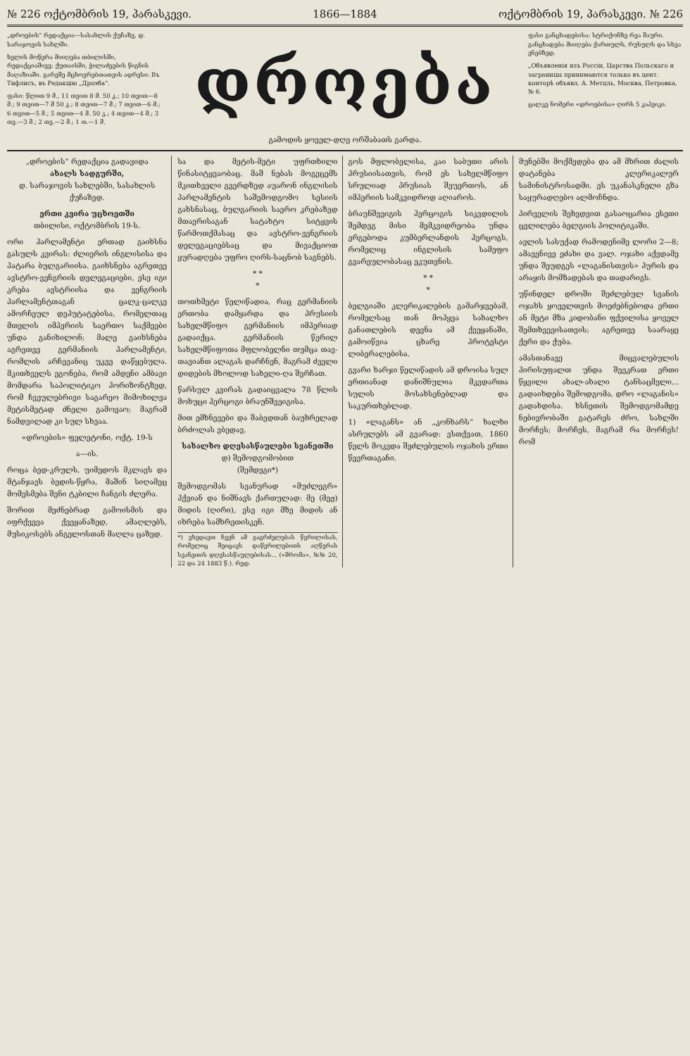№ 226 ოქტომბრის 19, პარასკევი. 1866—1884 ოქტომბრის 19, პარასკევი. № 226
„დროების“ რედაქცია—სასახლის ქუჩაზე, დ. სარაჯოვის სახლში.
ხელის მოწერა მიიღება თბილისში, რედაქციაშივე; ქუთაისში, ჭილაძეების წიგნის მაღაზიაში. გარეშე მცხოვრებთათვის ადრესი: Въ Тифлисъ, въ Редакцію „Дроэба“.
ფასი: წლით 9 მ., 11 თვით 8 მ. 50 კ.; 10 თვით—8 მ.; 9 თვით—7 მ 50 კ.; 8 თვით—7 მ.; 7 თვით—6 მ.; 6 თვით—5 მ.; 5 თვით—4 მ. 50 კ.; 4 თვით—4 მ.; 3 თვ.—3 მ.; 2 თვ.—2 მ.; 1 თ.—1 მ.
დროება
გამოდის ყოველ-დღე ორშაბათს გარდა.
ფასი განცხადებისა: სტრიქონზე რვა შაური. განცხადება მიიღება ქართულს, რუსულს და სხვა ენებზედ.
„Объявленія изъ Россіи, Царства Польскаго и заграницы принимаются только въ цент. конторѣ объявл. А. Метцль, Москва, Петровка, № 6.
ცალკე ნომერი «დროებისა» ღირს 5 კაპეიკი.
„დროების“ რედაქცია გადავიდა
ახალს სადგურში,
დ. სარაჯოვის სახლებში, სასახლის ქუჩაზედ.
ერთი კვირა უცხოეთში
თბილისი, ოქტომბრის 19-ს.
ორი პარლამენტი ერთად გაიხსნა გასულს კვირას: ძლიერის ინგლისისა და პატარა ბულგარიისა. გაიხსნება აგრეთვე ავსტრო-ვენგრიის დელეგაციები, ესე იგი კრება ავსტრიისა და ვენგრიის პარლამენტთაგან ცალკ-ცალკე ამორჩეულ დეპუტატებისა, რომელთაც მთელის იმპერიის საერთო საქმეები უნდა განიხილონ; მალე გაიხსნება აგრეთვე გერმანიის პარლამენტი, რომლის არჩევანიც უკვე დაწყებულა. მკითხველს ეგონება, რომ ამდენი ამბავი მომდარა საპოლიტიკო ჰორიზონტზედ, რომ ჩვეულებრივი საგარეო მიმოხილვა მეტისმეტად ძნელი გამოვაო; მაგრამ ნამდვილად კი სულ სხვაა.
«დროების» ფელეტონი, ოქტ. 19-ს
ა—ის.
როცა ბედ-კრულს, უიმედოს მკლავს და მტანჯავს ბედის-წყრა, მაშინ სიღამეც მომესმება შენი ტკბილი ჩანგის ძლერა.
შორით მეძნებრად გამოისმის და იფრქვევა ქვეყანაზედ, ამაღლებს, მუსიკოსებს ანგელოსთან მაღლა ცაზედ.
სა და მეტის-მეტი უფრთხილი წინასიტყვაობაც. მაშ ნებას მოგეცემს მკითხველი გვერდზედ აუარონ ინგლისის პარლამენტის საშემოდგომო სესიის გახსნასაც, ბულგარიის საერო კრებაზედ მთავრისაგან სატახტო სიტყვის წარმოთქმასაც და ავსტრო-ვენგრიის დელეგაციებსაც და მივაქციოთ ყურადღება უფრო ღირს-საცნობ საგნებს.
* *
*
თოთხმეტი წელიწადია, რაც გერმანიის ერთობა დამყარდა და პრუსიის სახელმწიფო გერმანიის იმპერიად გადაიქცა. გერმანიის წვრილ სახელმწიფოთა მფლობელნი თუმცა თავ-თავიანთ ალაგას დარჩნენ, მაგრამ ძველი დიდების მხოლოდ სახელი-ღა შერჩათ.
წარსულ კვირას გადაიცვალა 78 წლის მოხუცი ჰერცოგი ბრაუნშვეიგისა.
მით ემხნევები და შაბედთან ბაუხრელად ბრძოლას ვბედავ.
სახალხო დღესასწაულები სვანეთში
დ) შემოდგომობით
(შემდეგი*)
შემოდგომას სვანურად «მუძლეგრ» ჰქვიან და ნიშნავს ქართულად: მე (მეჟ) მიდის (ღირი), ესე იგი მზე მიდის ან იხრება სამხრეთისკენ.
*) ვხედავთ ჩვენ ამ გაგრძელებას წერილისას, რომელიც შეიცავს დაწვრილებითს აღწერას სვანეთის დღესასწაულებისას... («შრომა», №№ 20, 22 და 24 1883 წ.). რედ.
გოს მფლობელისა, კაი საბუთი არის პრუსიისათვის, რომ ეს სახელმწიფო სრულიად პრუსიას შეუერთოს, ან იმპერიის სამკვიდროდ აღიაროს.
ბრაუნშვეიგის ჰერცოგის სიკვდილის შემდეგ მისი მემკვიდრეობა უნდა ერგებოდა კუმბერლანდის ჰერცოგს, რომელიც ინგლისის სამეფო გვარეულობასაც ეკუთვნის.
* *
*
ბელგიაში კლერიკალების გამარჯვებამ, რომელსაც თან მოჰყვა სახალხო განათლების დევნა ამ ქვეყანაში, გამოიწვია ცხარე პროტესტი ლიბერალებისა.
გვარი ხარჯი წელიწადის ამ დროისა სულ ერთიანად დანიშნულია მკვდართა სულის მოსახსენებლად და საკურთხებლად.
1) «ლაგანს» ან „კონხარს“ ხალხი ასრულებს ამ გვარად: ვსთქვათ, 1860 წელს მოკვდა შეძლებულის ოჯახის ერთი წევრთაგანი.
მუნებში მოქმედება და ამ მხრით ძალის დატანება კლერიკალურ სამინისტროსადმი. ეს უკანასკნელი გზა საყურადღებო ალმოჩნდა.
პირველის შეხედვით გასაოცარია ესეთი ცვლილება ბელგიის პოლიტიკაში.
ავლის სასუქად რამოდენიმე ლორი 2—8; ამავენივე ეძახი და ვალ. ოჯახი აქვდამე უნდა შეუდგეს «ლაგანისთვის» პურის და არაყის მომზადებას და თადარიგს.
უწინდელ დროში შეძლებულ სვანის ოჯახს ყოველთვის მოეძებნებოდა ერთი ან მეტი მზა კიდობანი ფქვილისა ყოველ შემთხვევისათვის; აგრეთვე საარაყე ქერი და ქუბა.
ამასთანავე მიცვალებულის ჰირისუფალთ უნდა შეეკრათ ერთი წყვილი ახალ-ახალი ტანსაცმელი... გადაიხდება შემოდგომა, დრო «ლაგანის» გადახდისა. ხსნეთის შემოდგომამდე ნებივრობაში გატარეს ძრო, სახლში მორჩეს; მორჩეს, მაგრამ რა მორჩეს! რომ